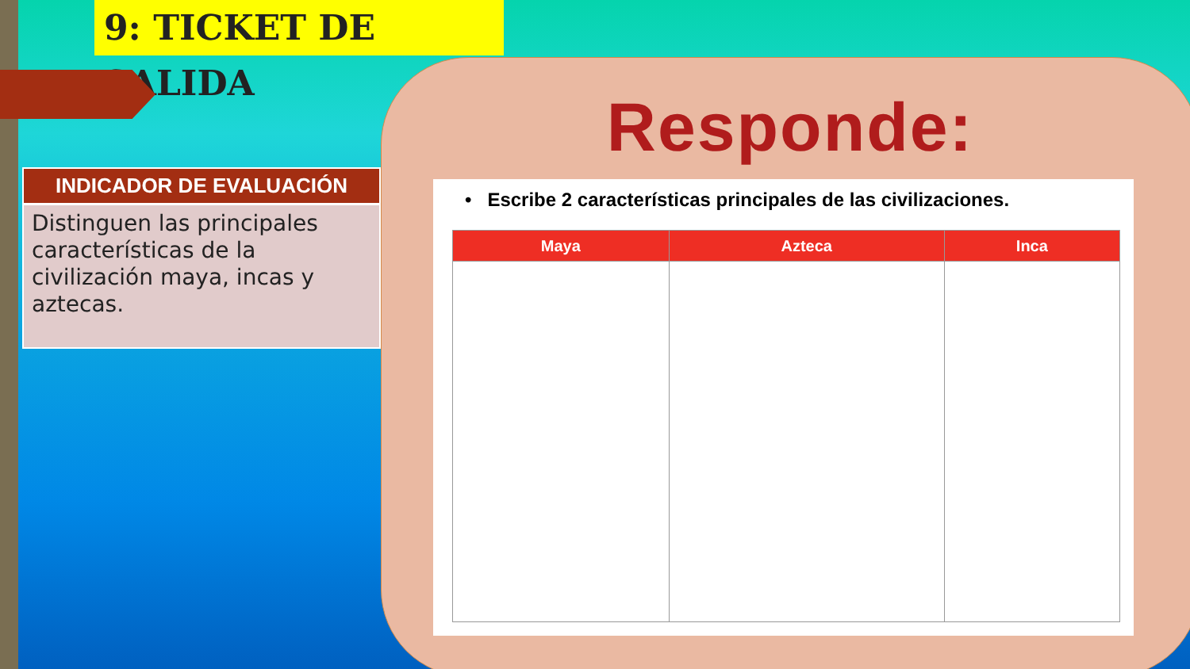9: TICKET DE SALIDA
INDICADOR DE EVALUACIÓN
Distinguen las principales características de la civilización maya, incas y aztecas.
Responde:
• Escribe 2 características principales de las civilizaciones.
| Maya | Azteca | Inca |
| --- | --- | --- |